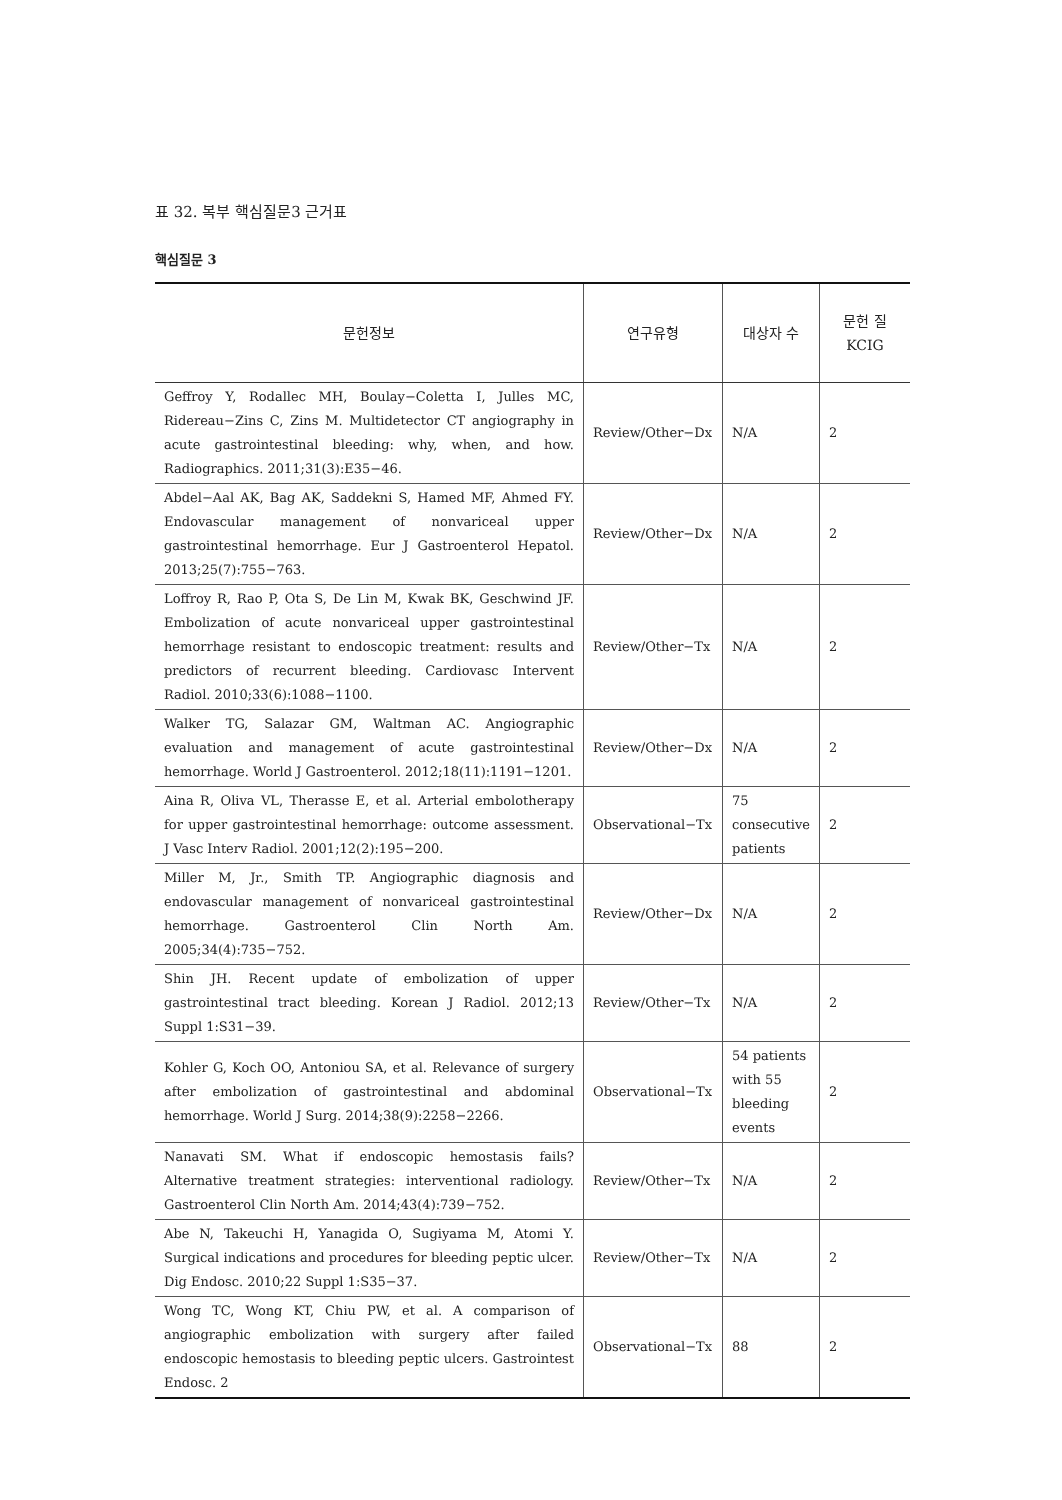표 32. 복부 핵심질문3 근거표
핵심질문 3
| 문헌정보 | 연구유형 | 대상자 수 | 문헌 질 KCIG |
| --- | --- | --- | --- |
| Geffroy Y, Rodallec MH, Boulay−Coletta I, Julles MC, Ridereau−Zins C, Zins M. Multidetector CT angiography in acute gastrointestinal bleeding: why, when, and how. Radiographics. 2011;31(3):E35−46. | Review/Other−Dx | N/A | 2 |
| Abdel−Aal AK, Bag AK, Saddekni S, Hamed MF, Ahmed FY. Endovascular management of nonvariceal upper gastrointestinal hemorrhage. Eur J Gastroenterol Hepatol. 2013;25(7):755−763. | Review/Other−Dx | N/A | 2 |
| Loffroy R, Rao P, Ota S, De Lin M, Kwak BK, Geschwind JF. Embolization of acute nonvariceal upper gastrointestinal hemorrhage resistant to endoscopic treatment: results and predictors of recurrent bleeding. Cardiovasc Intervent Radiol. 2010;33(6):1088−1100. | Review/Other−Tx | N/A | 2 |
| Walker TG, Salazar GM, Waltman AC. Angiographic evaluation and management of acute gastrointestinal hemorrhage. World J Gastroenterol. 2012;18(11):1191−1201. | Review/Other−Dx | N/A | 2 |
| Aina R, Oliva VL, Therasse E, et al. Arterial embolotherapy for upper gastrointestinal hemorrhage: outcome assessment. J Vasc Interv Radiol. 2001;12(2):195−200. | Observational−Tx | 75 consecutive patients | 2 |
| Miller M, Jr., Smith TP. Angiographic diagnosis and endovascular management of nonvariceal gastrointestinal hemorrhage. Gastroenterol Clin North Am. 2005;34(4):735−752. | Review/Other−Dx | N/A | 2 |
| Shin JH. Recent update of embolization of upper gastrointestinal tract bleeding. Korean J Radiol. 2012;13 Suppl 1:S31−39. | Review/Other−Tx | N/A | 2 |
| Kohler G, Koch OO, Antoniou SA, et al. Relevance of surgery after embolization of gastrointestinal and abdominal hemorrhage. World J Surg. 2014;38(9):2258−2266. | Observational−Tx | 54 patients with 55 bleeding events | 2 |
| Nanavati SM. What if endoscopic hemostasis fails? Alternative treatment strategies: interventional radiology. Gastroenterol Clin North Am. 2014;43(4):739−752. | Review/Other−Tx | N/A | 2 |
| Abe N, Takeuchi H, Yanagida O, Sugiyama M, Atomi Y. Surgical indications and procedures for bleeding peptic ulcer. Dig Endosc. 2010;22 Suppl 1:S35−37. | Review/Other−Tx | N/A | 2 |
| Wong TC, Wong KT, Chiu PW, et al. A comparison of angiographic embolization with surgery after failed endoscopic hemostasis to bleeding peptic ulcers. Gastrointest Endosc. 2 | Observational−Tx | 88 | 2 |